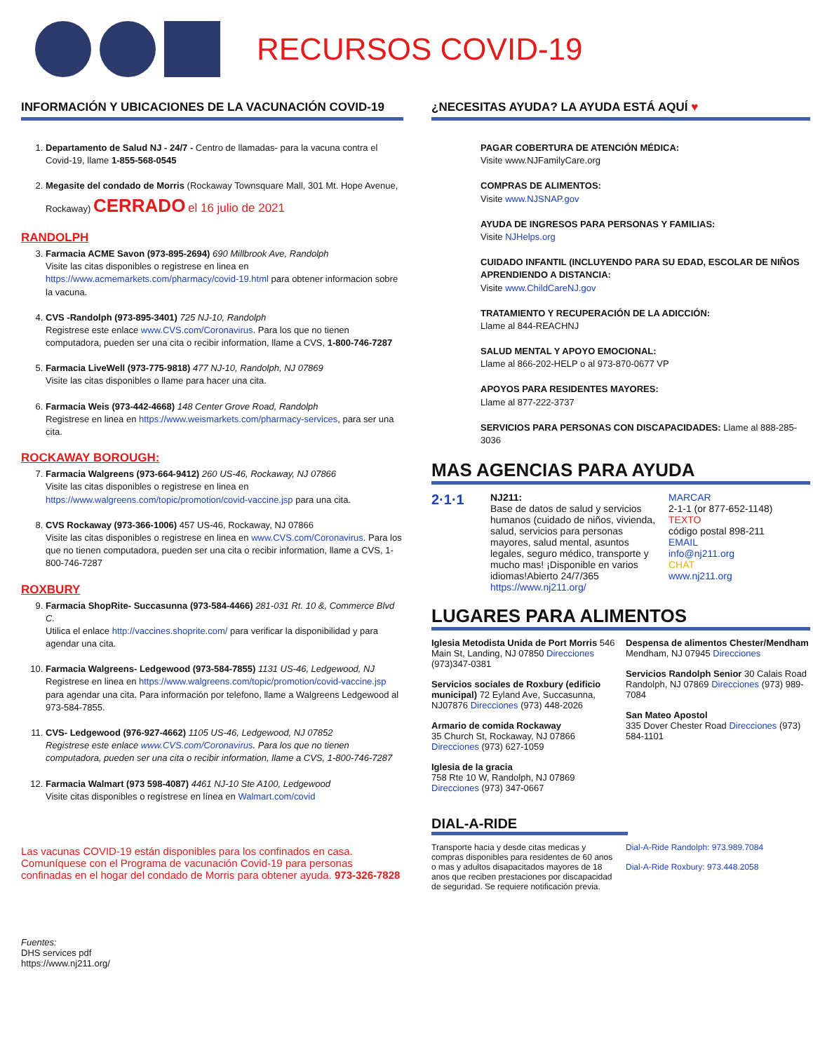RECURSOS COVID-19
INFORMACIÓN Y UBICACIONES DE LA VACUNACIÓN COVID-19
1. Departamento de Salud NJ - 24/7 - Centro de llamadas- para la vacuna contra el Covid-19, llame 1-855-568-0545
2. Megasite del condado de Morris (Rockaway Townsquare Mall, 301 Mt. Hope Avenue, Rockaway) CERRADO el 16 julio de 2021
RANDOLPH
3. Farmacia ACME Savon (973-895-2694) 690 Millbrook Ave, Randolph
Visite las citas disponibles o registrese en linea en https://www.acmemarkets.com/pharmacy/covid-19.html para obtener informacion sobre la vacuna.
4. CVS -Randolph (973-895-3401) 725 NJ-10, Randolph
Registrese este enlace www.CVS.com/Coronavirus. Para los que no tienen computadora, pueden ser una cita o recibir information, llame a CVS, 1-800-746-7287
5. Farmacia LiveWell (973-775-9818) 477 NJ-10, Randolph, NJ 07869
Visite las citas disponibles o llame para hacer una cita.
6. Farmacia Weis (973-442-4668) 148 Center Grove Road, Randolph
Registrese en linea en https://www.weismarkets.com/pharmacy-services, para ser una cita.
ROCKAWAY BOROUGH:
7. Farmacia Walgreens (973-664-9412) 260 US-46, Rockaway, NJ 07866
Visite las citas disponibles o registrese en linea en https://www.walgreens.com/topic/promotion/covid-vaccine.jsp para una cita.
8. CVS Rockaway (973-366-1006) 457 US-46, Rockaway, NJ 07866
Visite las citas disponibles o registrese en linea en www.CVS.com/Coronavirus. Para los que no tienen computadora, pueden ser una cita o recibir information, llame a CVS, 1-800-746-7287
ROXBURY
9. Farmacia ShopRite- Succasunna (973-584-4466) 281-031 Rt. 10 &, Commerce Blvd C.
Utilica el enlace http://vaccines.shoprite.com/ para verificar la disponibilidad y para agendar una cita.
10. Farmacia Walgreens- Ledgewood (973-584-7855) 1131 US-46, Ledgewood, NJ
Registrese en linea en https://www.walgreens.com/topic/promotion/covid-vaccine.jsp para agendar una cita. Para información por telefono, llame a Walgreens Ledgewood al 973-584-7855.
11. CVS- Ledgewood (976-927-4662) 1105 US-46, Ledgewood, NJ 07852
Registrese este enlace www.CVS.com/Coronavirus. Para los que no tienen computadora, pueden ser una cita o recibir information, llame a CVS, 1-800-746-7287
12. Farmacia Walmart (973 598-4087) 4461 NJ-10 Ste A100, Ledgewood
Visite citas disponibles o regístrese en línea en Walmart.com/covid
Las vacunas COVID-19 están disponibles para los confinados en casa. Comuníquese con el Programa de vacunación Covid-19 para personas confinadas en el hogar del condado de Morris para obtener ayuda. 973-326-7828
Fuentes:
DHS services pdf
https://www.nj211.org/
¿NECESITAS AYUDA? LA AYUDA ESTÁ AQUÍ ♥
PAGAR COBERTURA DE ATENCIÓN MÉDICA:
Visite www.NJFamilyCare.org
COMPRAS DE ALIMENTOS:
Visite www.NJSNAP.gov
AYUDA DE INGRESOS PARA PERSONAS Y FAMILIAS:
Visite NJHelps.org
CUIDADO INFANTIL (INCLUYENDO PARA SU EDAD, ESCOLAR DE NIÑOS APRENDIENDO A DISTANCIA:
Visite www.ChildCareNJ.gov
TRATAMIENTO Y RECUPERACIÓN DE LA ADICCIÓN:
Llame al 844-REACHNJ
SALUD MENTAL Y APOYO EMOCIONAL:
Llame al 866-202-HELP o al 973-870-0677 VP
APOYOS PARA RESIDENTES MAYORES:
Llame al 877-222-3737
SERVICIOS PARA PERSONAS CON DISCAPACIDADES: Llame al 888-285-3036
MAS AGENCIAS PARA AYUDA
2·1·1
NJ211:
Base de datos de salud y servicios humanos (cuidado de niños, vivienda, salud, servicios para personas mayores, salud mental, asuntos legales, seguro médico, transporte y mucho mas! ¡Disponible en varios idiomas!Abierto 24/7/365 https://www.nj211.org/
MARCAR
2-1-1 (or 877-652-1148)
TEXTO
código postal 898-211
EMAIL
info@nj211.org
CHAT
www.nj211.org
LUGARES PARA ALIMENTOS
Iglesia Metodista Unida de Port Morris 546 Main St, Landing, NJ 07850 Direcciones (973)347-0381
Servicios sociales de Roxbury (edificio municipal) 72 Eyland Ave, Succasunna, NJ07876 Direcciones (973) 448-2026
Armario de comida Rockaway
35 Church St, Rockaway, NJ 07866 Direcciones (973) 627-1059
Iglesia de la gracia
758 Rte 10 W, Randolph, NJ 07869 Direcciones (973) 347-0667
Despensa de alimentos Chester/Mendham
Mendham, NJ 07945 Direcciones
Servicios Randolph Senior 30 Calais Road Randolph, NJ 07869 Direcciones (973) 989-7084
San Mateo Apostol
335 Dover Chester Road Direcciones (973) 584-1101
DIAL-A-RIDE
Transporte hacia y desde citas medicas y compras disponibles para residentes de 60 anos o mas y adultos disapacitados mayores de 18 anos que reciben prestaciones por discapacidad de seguridad. Se requiere notificación previa.
Dial-A-Ride Randolph: 973.989.7084
Dial-A-Ride Roxbury: 973.448.2058